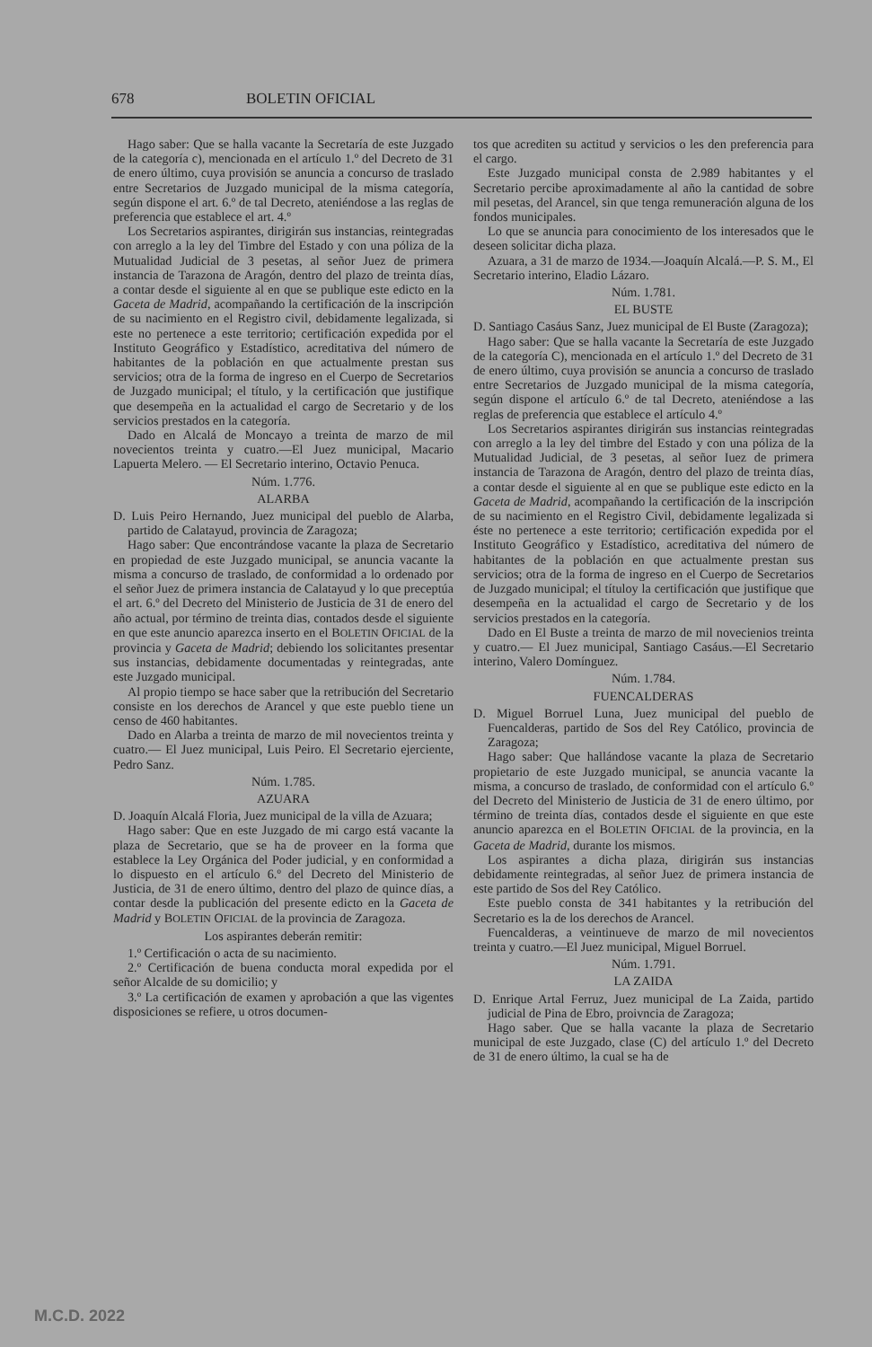678 BOLETIN OFICIAL
Hago saber: Que se halla vacante la Secretaría de este Juzgado de la categoría c), mencionada en el artículo 1.º del Decreto de 31 de enero último, cuya provisión se anuncia a concurso de traslado entre Secretarios de Juzgado municipal de la misma categoría, según dispone el art. 6.º de tal Decreto, ateniéndose a las reglas de preferencia que establece el art. 4.º
Los Secretarios aspirantes, dirigirán sus instancias, reintegradas con arreglo a la ley del Timbre del Estado y con una póliza de la Mutualidad Judicial de 3 pesetas, al señor Juez de primera instancia de Tarazona de Aragón, dentro del plazo de treinta días, a contar desde el siguiente al en que se publique este edicto en la Gaceta de Madrid, acompañando la certificación de la inscripción de su nacimiento en el Registro civil, debidamente legalizada, si este no pertenece a este territorio; certificación expedida por el Instituto Geográfico y Estadístico, acreditativa del número de habitantes de la población en que actualmente prestan sus servicios; otra de la forma de ingreso en el Cuerpo de Secretarios de Juzgado municipal; el título, y la certificación que justifique que desempeña en la actualidad el cargo de Secretario y de los servicios prestados en la categoría.
Dado en Alcalá de Moncayo a treinta de marzo de mil novecientos treinta y cuatro.—El Juez municipal, Macario Lapuerta Melero. — El Secretario interino, Octavio Penuca.
Núm. 1.776.
ALARBA
D. Luis Peiro Hernando, Juez municipal del pueblo de Alarba, partido de Calatayud, provincia de Zaragoza;
Hago saber: Que encontrándose vacante la plaza de Secretario en propiedad de este Juzgado municipal, se anuncia vacante la misma a concurso de traslado, de conformidad a lo ordenado por el señor Juez de primera instancia de Calatayud y lo que preceptúa el art. 6.º del Decreto del Ministerio de Justicia de 31 de enero del año actual, por término de treinta dias, contados desde el siguiente en que este anuncio aparezca inserto en el BOLETIN OFICIAL de la provincia y Gaceta de Madrid; debiendo los solicitantes presentar sus instancias, debidamente documentadas y reintegradas, ante este Juzgado municipal.
Al propio tiempo se hace saber que la retribución del Secretario consiste en los derechos de Arancel y que este pueblo tiene un censo de 460 habitantes.
Dado en Alarba a treinta de marzo de mil novecientos treinta y cuatro.— El Juez municipal, Luis Peiro. El Secretario ejerciente, Pedro Sanz.
Núm. 1.785.
AZUARA
D. Joaquín Alcalá Floria, Juez municipal de la villa de Azuara;
Hago saber: Que en este Juzgado de mi cargo está vacante la plaza de Secretario, que se ha de proveer en la forma que establece la Ley Orgánica del Poder judicial, y en conformidad a lo dispuesto en el artículo 6.º del Decreto del Ministerio de Justicia, de 31 de enero último, dentro del plazo de quince días, a contar desde la publicación del presente edicto en la Gaceta de Madrid y BOLETIN OFICIAL de la provincia de Zaragoza.
Los aspirantes deberán remitir:
1.º Certificación o acta de su nacimiento.
2.º Certificación de buena conducta moral expedida por el señor Alcalde de su domicilio; y
3.º La certificación de examen y aprobación a que las vigentes disposiciones se refiere, u otros documen-
tos que acrediten su actitud y servicios o les den preferencia para el cargo.
Este Juzgado municipal consta de 2.989 habitantes y el Secretario percibe aproximadamente al año la cantidad de sobre mil pesetas, del Arancel, sin que tenga remuneración alguna de los fondos municipales.
Lo que se anuncia para conocimiento de los interesados que le deseen solicitar dicha plaza.
Azuara, a 31 de marzo de 1934.—Joaquín Alcalá.—P. S. M., El Secretario interino, Eladio Lázaro.
Núm. 1.781.
EL BUSTE
D. Santiago Casáus Sanz, Juez municipal de El Buste (Zaragoza);
Hago saber: Que se halla vacante la Secretaría de este Juzgado de la categoría C), mencionada en el artículo 1.º del Decreto de 31 de enero último, cuya provisión se anuncia a concurso de traslado entre Secretarios de Juzgado municipal de la misma categoría, según dispone el artículo 6.º de tal Decreto, ateniéndose a las reglas de preferencia que establece el artículo 4.º
Los Secretarios aspirantes dirigirán sus instancias reintegradas con arreglo a la ley del timbre del Estado y con una póliza de la Mutualidad Judicial, de 3 pesetas, al señor Iuez de primera instancia de Tarazona de Aragón, dentro del plazo de treinta días, a contar desde el siguiente al en que se publique este edicto en la Gaceta de Madrid, acompañando la certificación de la inscripción de su nacimiento en el Registro Civil, debidamente legalizada si éste no pertenece a este territorio; certificación expedida por el Instituto Geográfico y Estadístico, acreditativa del número de habitantes de la población en que actualmente prestan sus servicios; otra de la forma de ingreso en el Cuerpo de Secretarios de Juzgado municipal; el títuloy la certificación que justifique que desempeña en la actualidad el cargo de Secretario y de los servicios prestados en la categoría.
Dado en El Buste a treinta de marzo de mil novecienios treinta y cuatro.— El Juez municipal, Santiago Casáus.—El Secretario interino, Valero Domínguez.
Núm. 1.784.
FUENCALDERAS
D. Miguel Borruel Luna, Juez municipal del pueblo de Fuencalderas, partido de Sos del Rey Católico, provincia de Zaragoza;
Hago saber: Que hallándose vacante la plaza de Secretario propietario de este Juzgado municipal, se anuncia vacante la misma, a concurso de traslado, de conformidad con el artículo 6.º del Decreto del Ministerio de Justicia de 31 de enero último, por término de treinta días, contados desde el siguiente en que este anuncio aparezca en el BOLETIN OFICIAL de la provincia, en la Gaceta de Madrid, durante los mismos.
Los aspirantes a dicha plaza, dirigirán sus instancias debidamente reintegradas, al señor Juez de primera instancia de este partido de Sos del Rey Católico.
Este pueblo consta de 341 habitantes y la retribución del Secretario es la de los derechos de Arancel.
Fuencalderas, a veintinueve de marzo de mil novecientos treinta y cuatro.—El Juez municipal, Miguel Borruel.
Núm. 1.791.
LA ZAIDA
D. Enrique Artal Ferruz, Juez municipal de La Zaida, partido judicial de Pina de Ebro, proivncia de Zaragoza;
Hago saber. Que se halla vacante la plaza de Secretario municipal de este Juzgado, clase (C) del artículo 1.º del Decreto de 31 de enero último, la cual se ha de
M.C.D. 2022